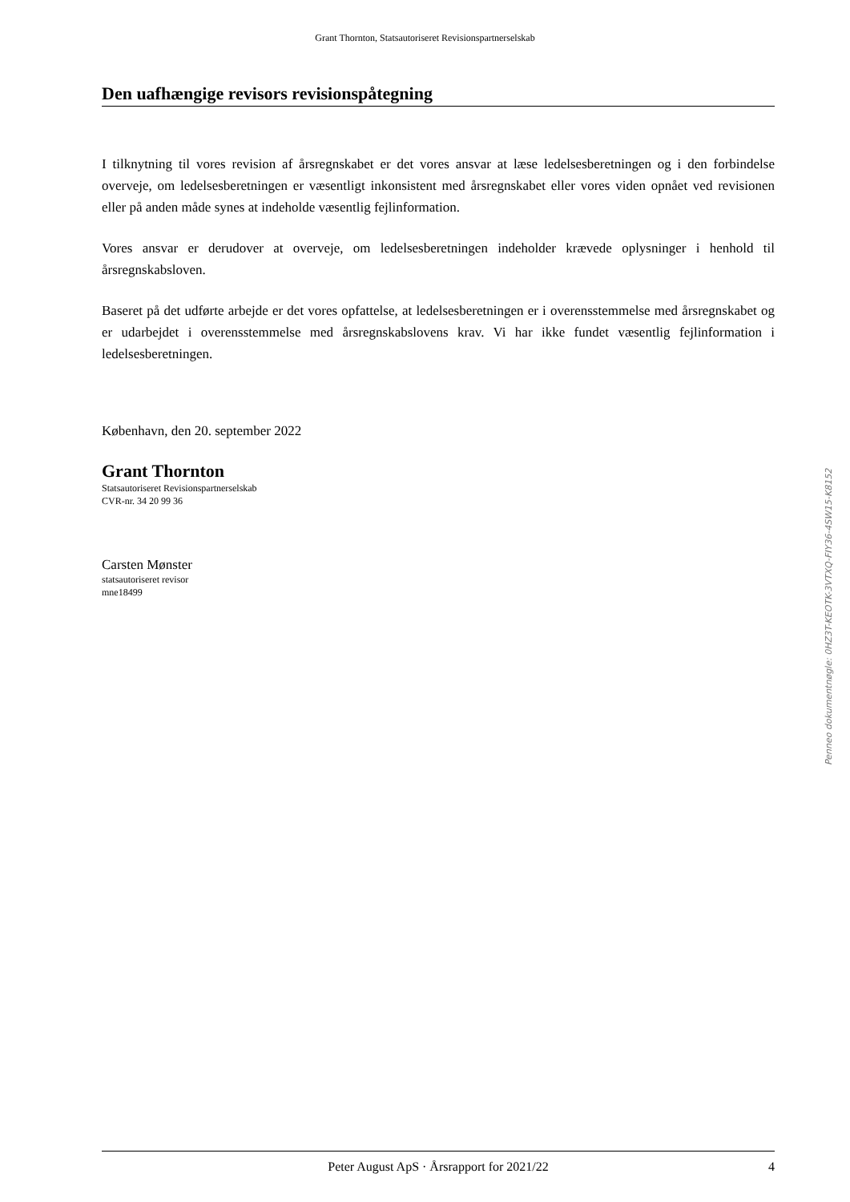Grant Thornton, Statsautoriseret Revisionspartnerselskab
Den uafhængige revisors revisionspåtegning
I tilknytning til vores revision af årsregnskabet er det vores ansvar at læse ledelsesberetningen og i den forbindelse overveje, om ledelsesberetningen er væsentligt inkonsistent med årsregnskabet eller vores viden opnået ved revisionen eller på anden måde synes at indeholde væsentlig fejlinformation.
Vores ansvar er derudover at overveje, om ledelsesberetningen indeholder krævede oplysninger i henhold til årsregnskabsloven.
Baseret på det udførte arbejde er det vores opfattelse, at ledelsesberetningen er i overensstemmelse med årsregnskabet og er udarbejdet i overensstemmelse med årsregnskabslovens krav. Vi har ikke fundet væsentlig fejlinformation i ledelsesberetningen.
København, den 20. september 2022
Grant Thornton
Statsautoriseret Revisionspartnerselskab
CVR-nr. 34 20 99 36
Carsten Mønster
statsautoriseret revisor
mne18499
Penneo dokumentnøgle: 0HZ3T-KEOTK-3VTXQ-FIY36-4SW15-K8152
Peter August ApS · Årsrapport for 2021/22 4